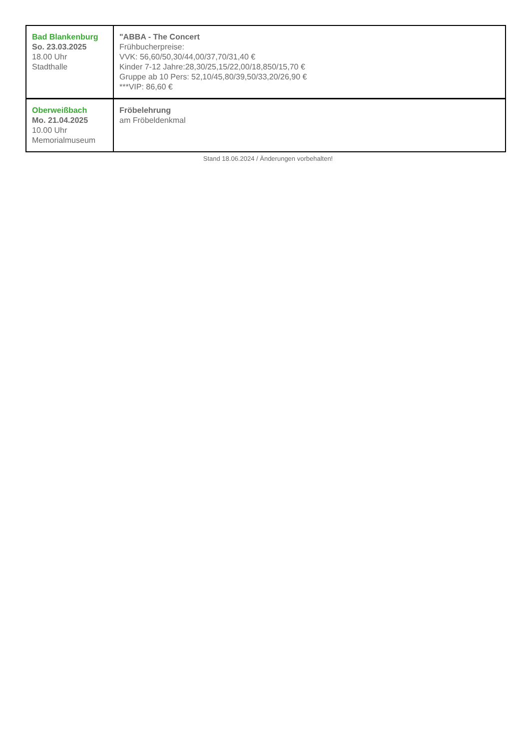| Bad Blankenburg So. 23.03.2025 18.00 Uhr Stadthalle | "ABBA - The Concert Frühbucherpreise: VVK: 56,60/50,30/44,00/37,70/31,40 € Kinder 7-12 Jahre:28,30/25,15/22,00/18,850/15,70 € Gruppe ab 10 Pers: 52,10/45,80/39,50/33,20/26,90 € ***VIP: 86,60 € |
| Oberweißbach Mo. 21.04.2025 10.00 Uhr Memorialmuseum | Fröbelehrung am Fröbeldenkmal |
Stand 18.06.2024 / Änderungen vorbehalten!